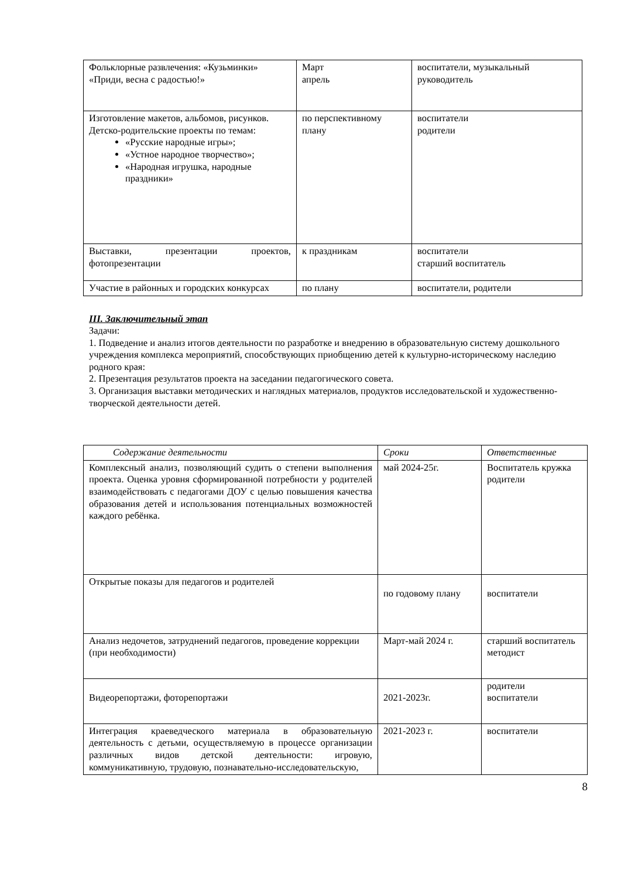| Фольклорные развлечения: «Кузьминки» «Приди, весна с радостью!» | Март апрель | воспитатели, музыкальный руководитель |
| Изготовление макетов, альбомов, рисунков. Детско-родительские проекты по темам: «Русские народные игры»; «Устное народное творчество»; «Народная игрушка, народные праздники» | по перспективному плану | воспитатели родители |
| Выставки, презентации проектов, фотопрезентации | к праздникам | воспитатели старший воспитатель |
| Участие в районных и городских конкурсах | по плану | воспитатели, родители |
III. Заключительный этап
Задачи:
1. Подведение и анализ итогов деятельности по разработке и внедрению в образовательную систему дошкольного учреждения комплекса мероприятий, способствующих приобщению детей к культурно-историческому наследию родного края:
2. Презентация результатов проекта на заседании педагогического совета.
3. Организация выставки методических и наглядных материалов, продуктов исследовательской и художественно-творческой деятельности детей.
| Содержание деятельности | Сроки | Ответственные |
| --- | --- | --- |
| Комплексный анализ, позволяющий судить о степени выполнения проекта. Оценка уровня сформированной потребности у родителей взаимодействовать с педагогами ДОУ с целью повышения качества образования детей и использования потенциальных возможностей каждого ребёнка. | май 2024-25г. | Воспитатель кружка родители |
| Открытые показы для педагогов и родителей | по годовому плану | воспитатели |
| Анализ недочетов, затруднений педагогов, проведение коррекции (при необходимости) | Март-май 2024 г. | старший воспитатель методист |
| Видеорепортажи, фоторепортажи | 2021-2023г. | родители воспитатели |
| Интеграция краеведческого материала в образовательную деятельность с детьми, осуществляемую в процессе организации различных видов детской деятельности: игровую, коммуникативную, трудовую, познавательно-исследовательскую, | 2021-2023 г. | воспитатели |
8